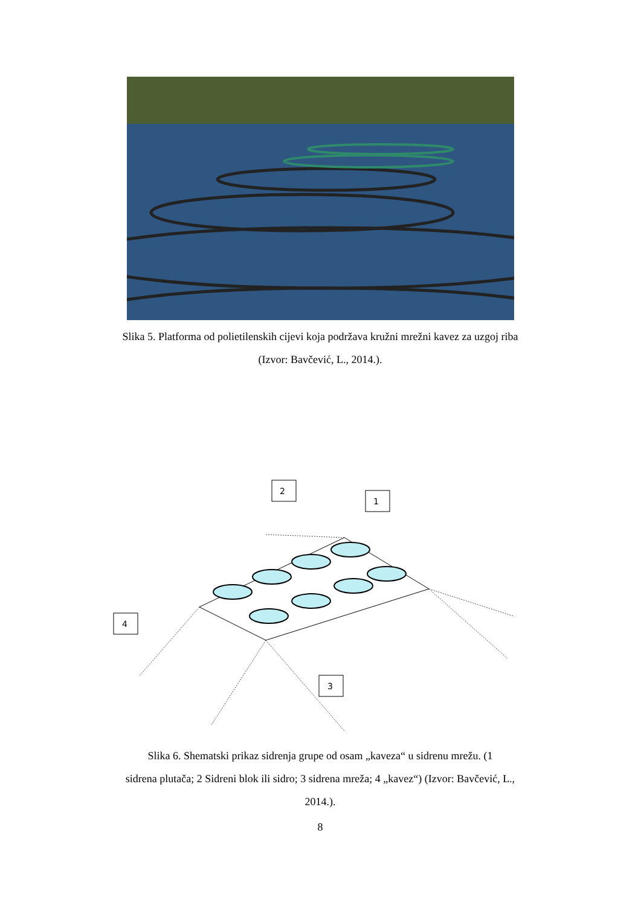Slika 5. Platforma od polietilenskih cijevi koja podržava kružni mrežni kavez za uzgoj riba
(Izvor: Bavčević, L., 2014.).
2
1
4
3
Slika 6. Shematski prikaz sidrenja grupe od osam „kaveza“ u sidrenu mrežu. (1
sidrena plutača; 2 Sidreni blok ili sidro; 3 sidrena mreža; 4 „kavez“) (Izvor: Bavčević, L.,
2014.).
8